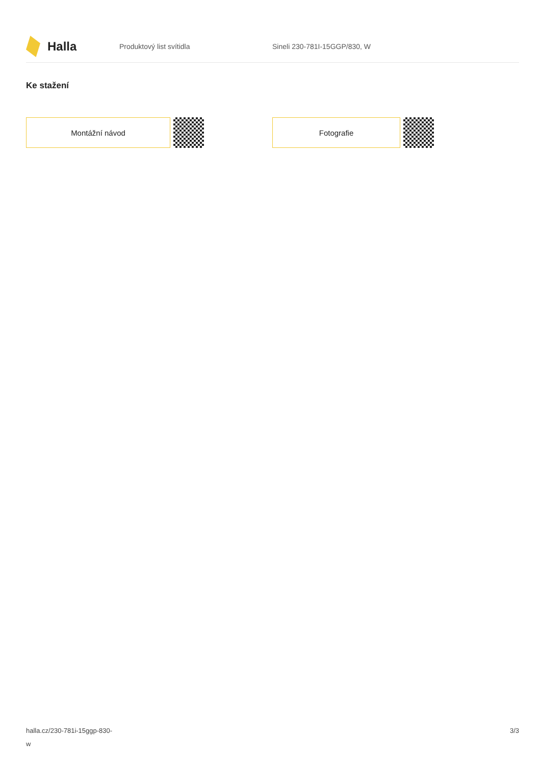Halla
Produktový list svítidla Sineli 230-781I-15GGP/830, W
Ke stažení
Montážní návod Fotografie
halla.cz/230-781i-15ggp-830-
w
3/3